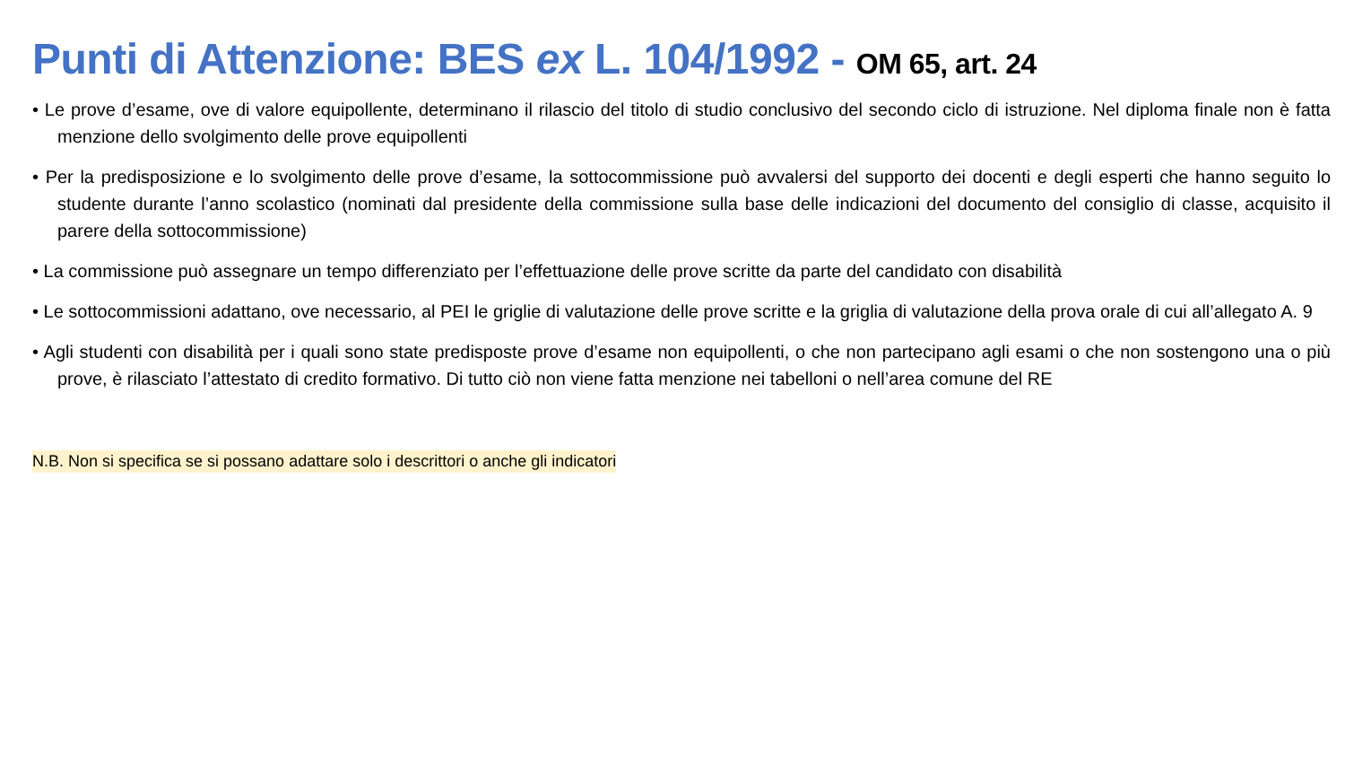Punti di Attenzione: BES ex L. 104/1992 - OM 65, art. 24
• Le prove d’esame, ove di valore equipollente, determinano il rilascio del titolo di studio conclusivo del secondo ciclo di istruzione. Nel diploma finale non è fatta menzione dello svolgimento delle prove equipollenti
• Per la predisposizione e lo svolgimento delle prove d’esame, la sottocommissione può avvalersi del supporto dei docenti e degli esperti che hanno seguito lo studente durante l’anno scolastico (nominati dal presidente della commissione sulla base delle indicazioni del documento del consiglio di classe, acquisito il parere della sottocommissione)
• La commissione può assegnare un tempo differenziato per l’effettuazione delle prove scritte da parte del candidato con disabilità
• Le sottocommissioni adattano, ove necessario, al PEI le griglie di valutazione delle prove scritte e la griglia di valutazione della prova orale di cui all’allegato A. 9
• Agli studenti con disabilità per i quali sono state predisposte prove d’esame non equipollenti, o che non partecipano agli esami o che non sostengono una o più prove, è rilasciato l’attestato di credito formativo. Di tutto ciò non viene fatta menzione nei tabelloni o nell’area comune del RE
N.B. Non si specifica se si possano adattare solo i descrittori o anche gli indicatori